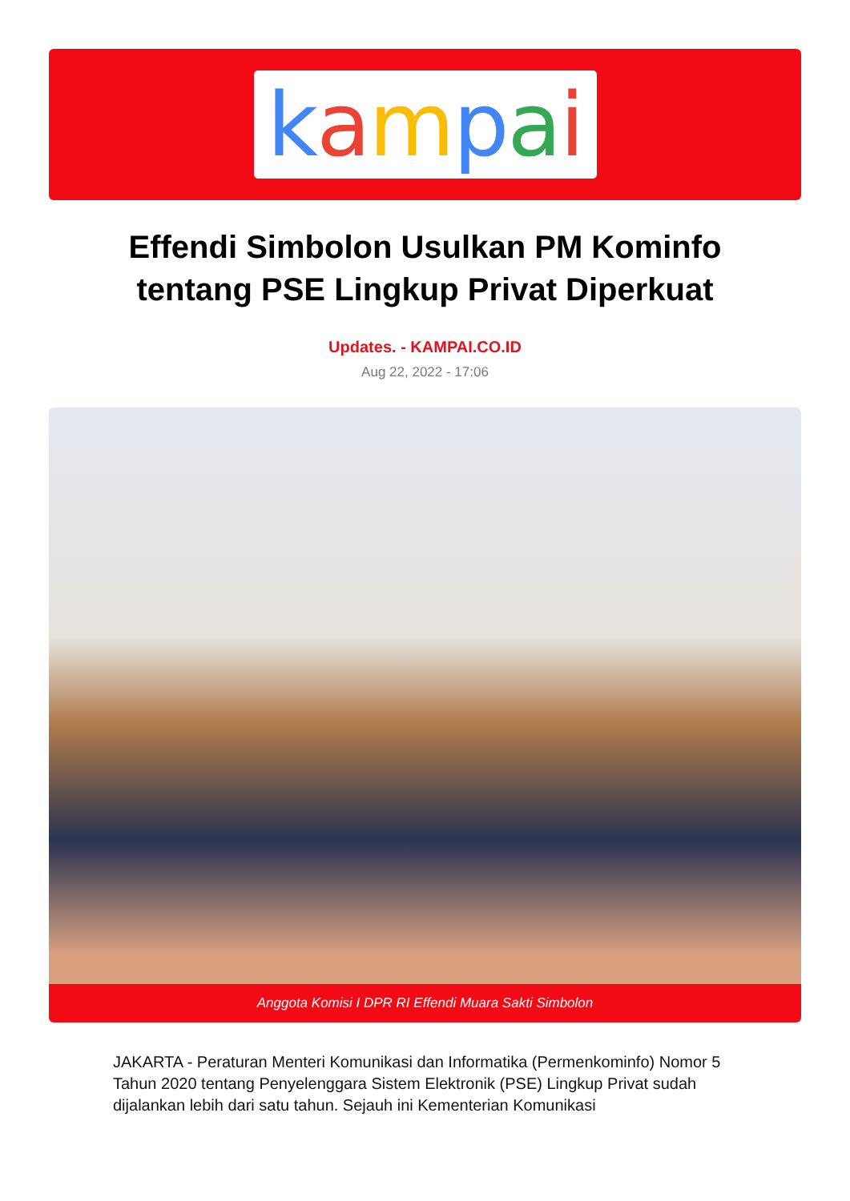kampai
Effendi Simbolon Usulkan PM Kominfo tentang PSE Lingkup Privat Diperkuat
Updates. - KAMPAI.CO.ID
Aug 22, 2022 - 17:06
Anggota Komisi I DPR RI Effendi Muara Sakti Simbolon
JAKARTA - Peraturan Menteri Komunikasi dan Informatika (Permenkominfo) Nomor 5 Tahun 2020 tentang Penyelenggara Sistem Elektronik (PSE) Lingkup Privat sudah dijalankan lebih dari satu tahun. Sejauh ini Kementerian Komunikasi